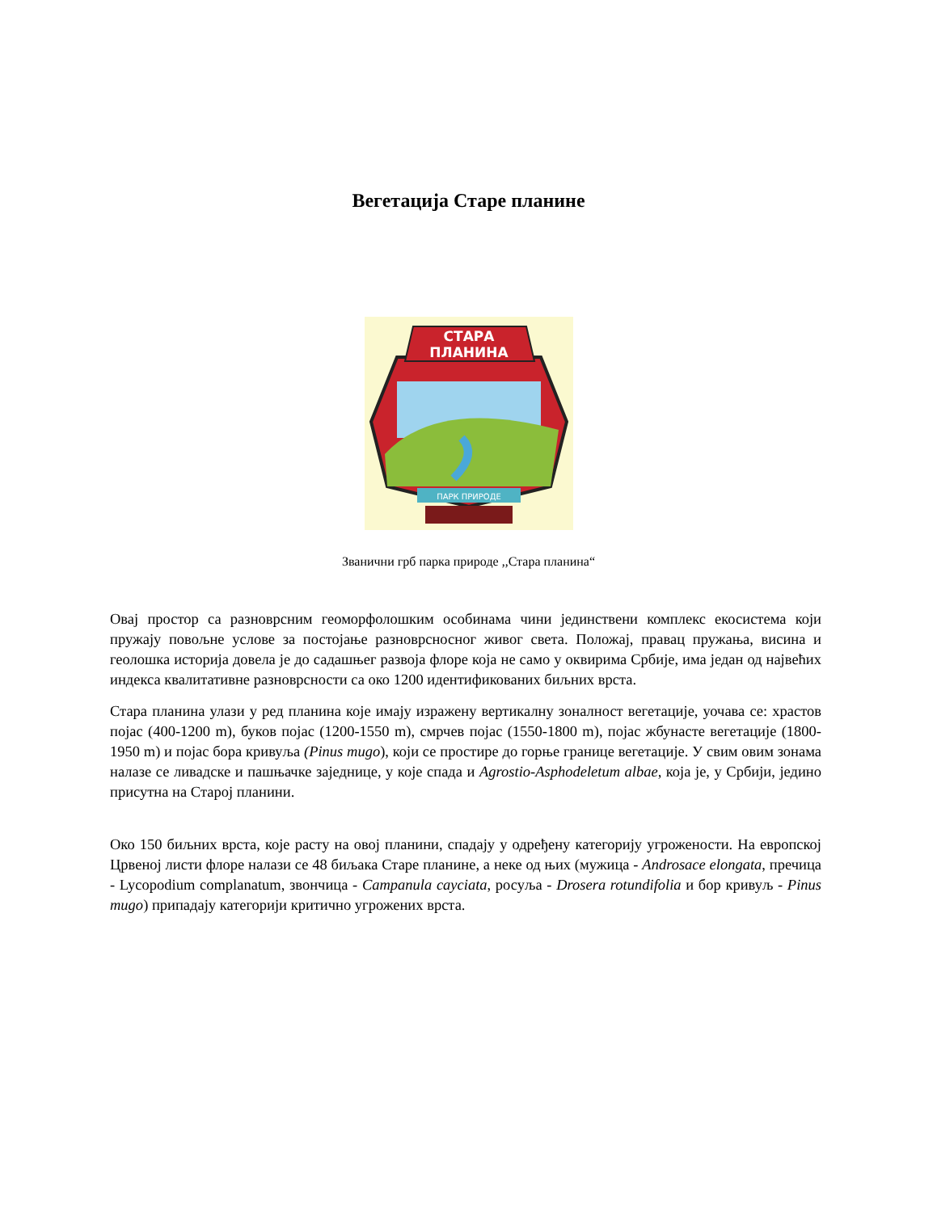Вегетација Старе планине
СТАРА
ПЛАНИНА
ПАРК ПРИРОДЕ
Званични грб парка природе ,,Стара планина“
Овај простор са разноврсним геоморфолошким особинама чини јединствени комплекс екосистема који пружају повољне услове за постојање разноврсносног живог света. Положај, правац пружања, висина и геолошка историја довела је до садашњег развоја флоре која не само у оквирима Србије, има један од највећих индекса квалитативне разноврсности са око 1200 идентификованих биљних врста.
Стара планина улази у ред планина које имају изражену вертикалну зоналност вегетације, уочава се: храстов појас (400-1200 m), буков појас (1200-1550 m), смрчев појас (1550-1800 m), појас жбунасте вегетације (1800-1950 m) и појас бора кривуља (Pinus mugo), који се простире до горње границе вегетације. У свим овим зонама налазе се ливадске и пашњачке заједнице, у које спада и Agrostio-Asphodeletum albae, која је, у Србији, једино присутна на Старој планини.
Око 150 биљних врста, које расту на овој планини, спадају у одређену категорију угрожености. На европској Црвеној листи флоре налази се 48 биљака Старе планине, а неке од њих (мужица - Androsace elongata, пречица - Lycopodium complanatum, звончица - Campanula cayciata, росуља - Drosera rotundifolia и бор кривуљ - Pinus mugo) припадају категорији критично угрожених врста.